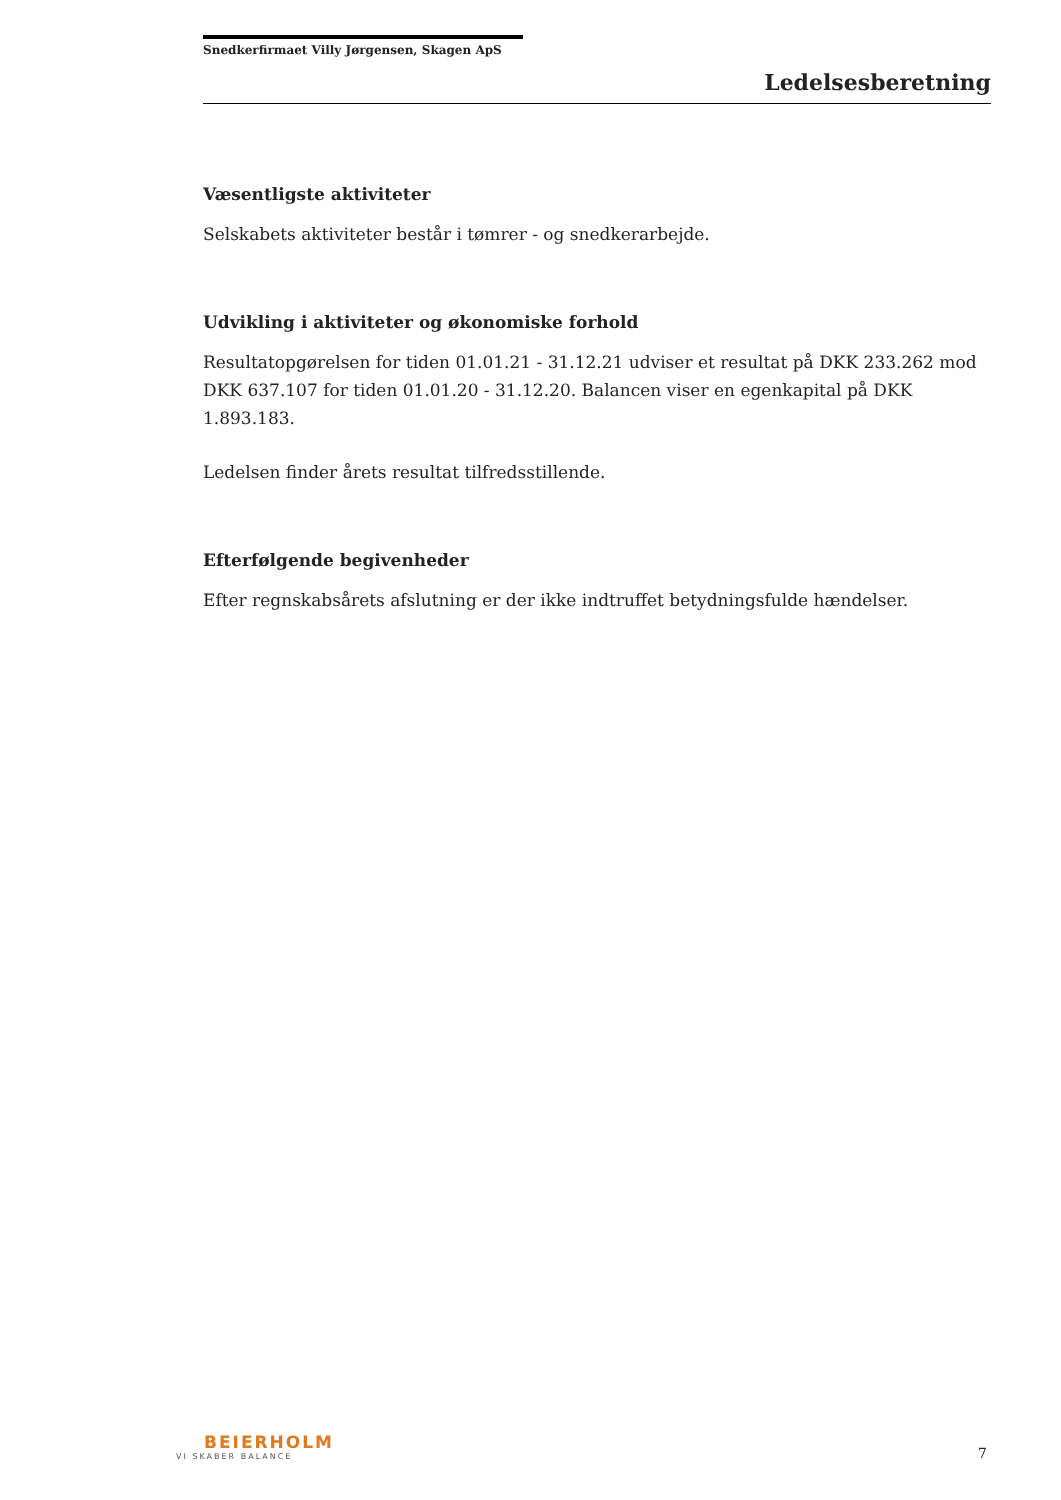Snedkerfirmaet Villy Jørgensen, Skagen ApS
Ledelsesberetning
Væsentligste aktiviteter
Selskabets aktiviteter består i tømrer - og snedkerarbejde.
Udvikling i aktiviteter og økonomiske forhold
Resultatopgørelsen for tiden 01.01.21 - 31.12.21 udviser et resultat på DKK 233.262 mod DKK 637.107 for tiden 01.01.20 - 31.12.20. Balancen viser en egenkapital på DKK 1.893.183.
Ledelsen finder årets resultat tilfredsstillende.
Efterfølgende begivenheder
Efter regnskabsårets afslutning er der ikke indtruffet betydningsfulde hændelser.
BEIERHOLM
VI SKABER BALANCE
7